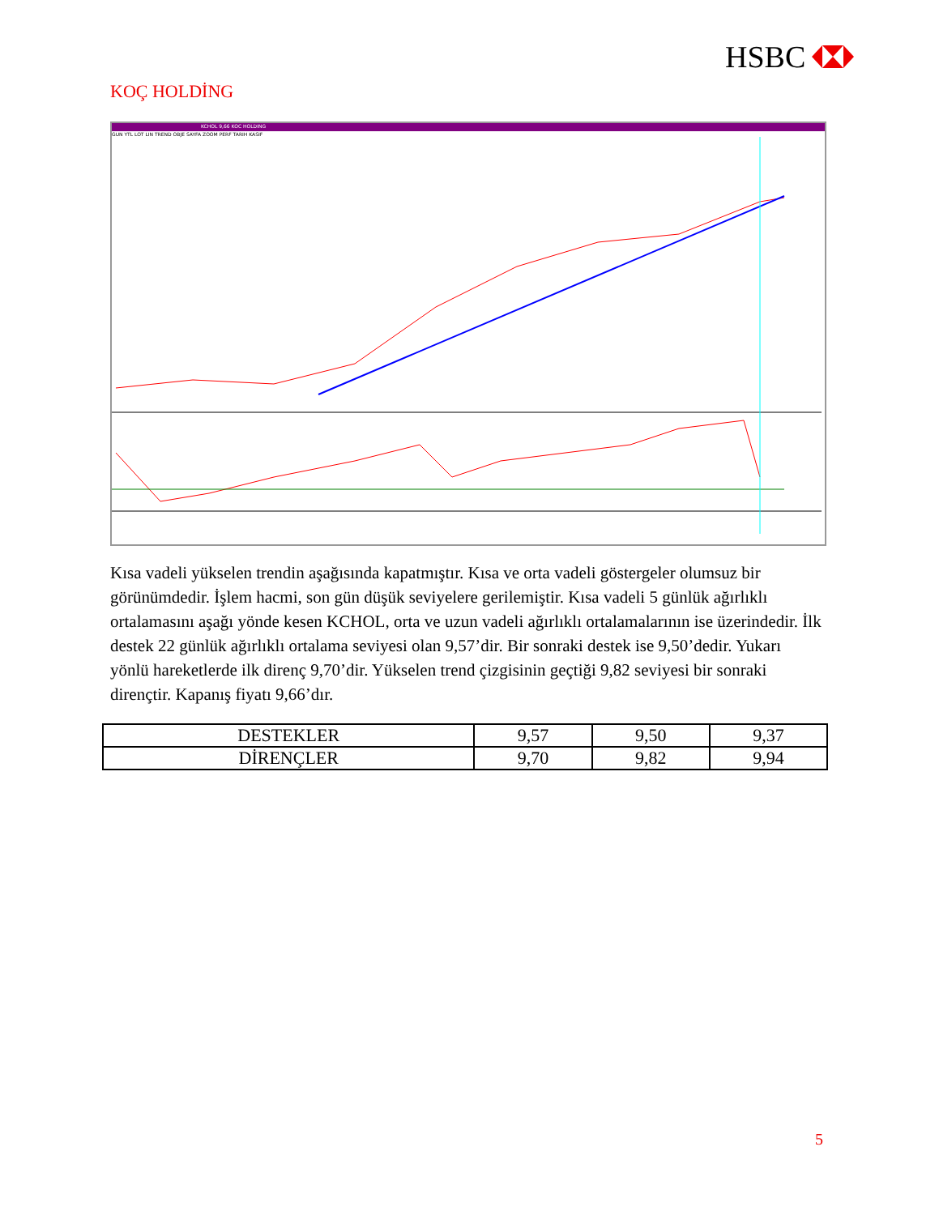HSBC
KOÇ HOLDİNG
KCHOL 9,66 KOC HOLDING
GUN YTL LOT LIN TREND OBJE SAYFA ZOOM PERF TARIH KASIF
Kısa vadeli yükselen trendin aşağısında kapatmıştır. Kısa ve orta vadeli göstergeler olumsuz bir görünümdedir. İşlem hacmi, son gün düşük seviyelere gerilemiştir. Kısa vadeli 5 günlük ağırlıklı ortalamasını aşağı yönde kesen KCHOL, orta ve uzun vadeli ağırlıklı ortalamalarının ise üzerindedir. İlk destek 22 günlük ağırlıklı ortalama seviyesi olan 9,57’dir. Bir sonraki destek ise 9,50’dedir. Yukarı yönlü hareketlerde ilk direnç 9,70’dir. Yükselen trend çizgisinin geçtiği 9,82 seviyesi bir sonraki dirençtir. Kapanış fiyatı 9,66’dır.
| DESTEKLER | 9,57 | 9,50 | 9,37 |
| DİRENÇLER | 9,70 | 9,82 | 9,94 |
5